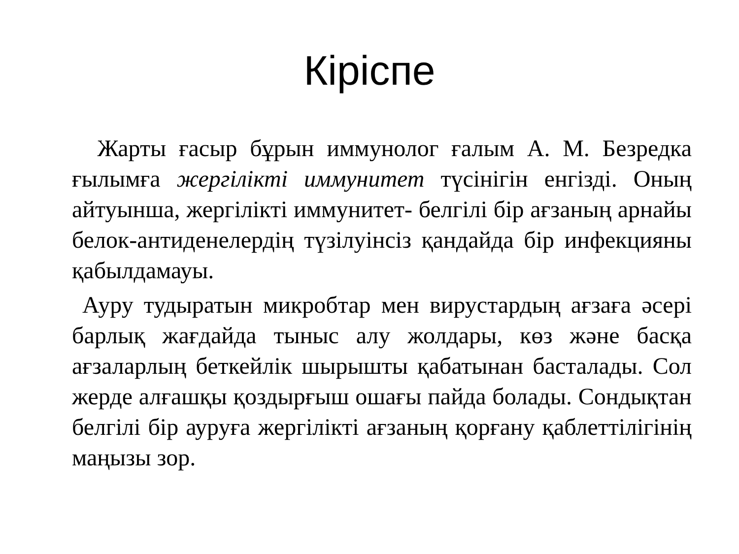Кіріспе
Жарты ғасыр бұрын иммунолог ғалым А. М. Безредка ғылымға жергілікті иммунитет түсінігін енгізді. Оның айтуынша, жергілікті иммунитет- белгілі бір ағзаның арнайы белок-антиденелердің түзілуінсіз қандайда бір инфекцияны қабылдамауы.
Ауру тудыратын микробтар мен вирустардың ағзаға әсері барлық жағдайда тыныс алу жолдары, көз және басқа ағзаларлың беткейлік шырышты қабатынан басталады. Сол жерде алғашқы қоздырғыш ошағы пайда болады. Сондықтан белгілі бір ауруға жергілікті ағзаның қорғану қаблеттілігінің маңызы зор.